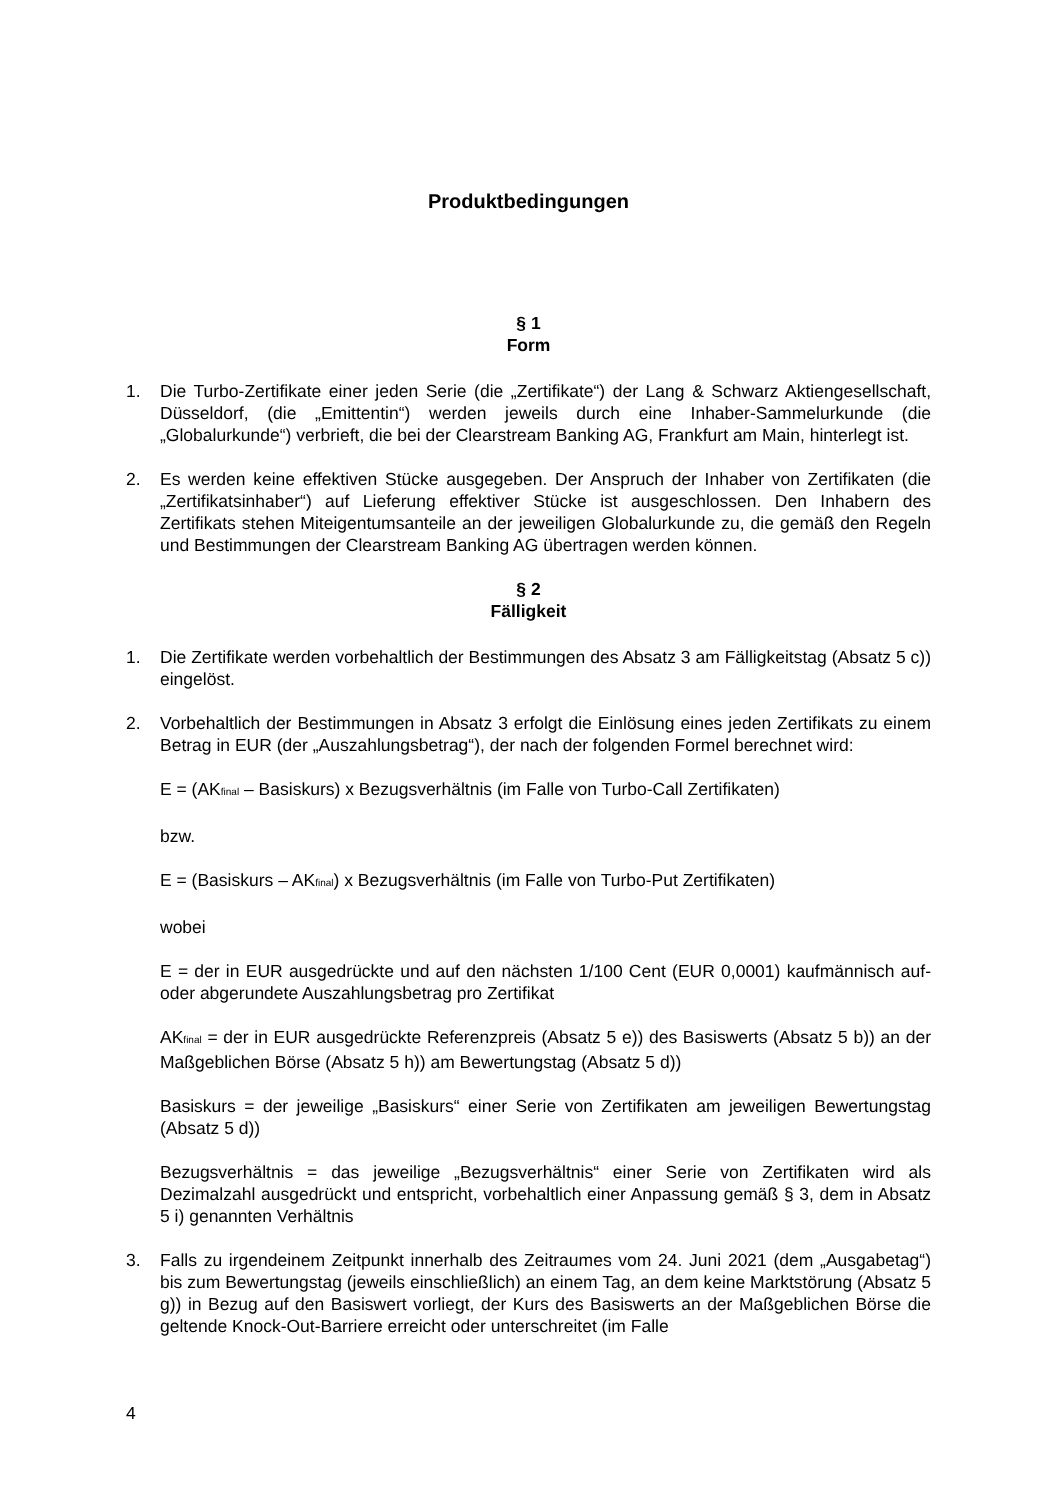Produktbedingungen
§ 1
Form
1. Die Turbo-Zertifikate einer jeden Serie (die „Zertifikate“) der Lang & Schwarz Aktiengesellschaft, Düsseldorf, (die „Emittentin“) werden jeweils durch eine Inhaber-Sammelurkunde (die „Globalurkunde“) verbrieft, die bei der Clearstream Banking AG, Frankfurt am Main, hinterlegt ist.
2. Es werden keine effektiven Stücke ausgegeben. Der Anspruch der Inhaber von Zertifikaten (die „Zertifikatsinhaber“) auf Lieferung effektiver Stücke ist ausgeschlossen. Den Inhabern des Zertifikats stehen Miteigentumsanteile an der jeweiligen Globalurkunde zu, die gemäß den Regeln und Bestimmungen der Clearstream Banking AG übertragen werden können.
§ 2
Fälligkeit
1. Die Zertifikate werden vorbehaltlich der Bestimmungen des Absatz 3 am Fälligkeitstag (Absatz 5 c)) eingelöst.
2. Vorbehaltlich der Bestimmungen in Absatz 3 erfolgt die Einlösung eines jeden Zertifikats zu einem Betrag in EUR (der „Auszahlungsbetrag“), der nach der folgenden Formel berechnet wird:
E = (AK<sub>final</sub> – Basiskurs) x Bezugsverhältnis (im Falle von Turbo-Call Zertifikaten)
bzw.
E = (Basiskurs – AK<sub>final</sub>) x Bezugsverhältnis (im Falle von Turbo-Put Zertifikaten)
wobei
E = der in EUR ausgedrückte und auf den nächsten 1/100 Cent (EUR 0,0001) kaufmännisch auf- oder abgerundete Auszahlungsbetrag pro Zertifikat
AK<sub>final</sub> = der in EUR ausgedrückte Referenzpreis (Absatz 5 e)) des Basiswerts (Absatz 5 b)) an der Maßgeblichen Börse (Absatz 5 h)) am Bewertungstag (Absatz 5 d))
Basiskurs = der jeweilige „Basiskurs“ einer Serie von Zertifikaten am jeweiligen Bewertungstag (Absatz 5 d))
Bezugsverhältnis = das jeweilige „Bezugsverhältnis“ einer Serie von Zertifikaten wird als Dezimalzahl ausgedrückt und entspricht, vorbehaltlich einer Anpassung gemäß § 3, dem in Absatz 5 i) genannten Verhältnis
3. Falls zu irgendeinem Zeitpunkt innerhalb des Zeitraumes vom 24. Juni 2021 (dem „Ausgabetag“) bis zum Bewertungstag (jeweils einschließlich) an einem Tag, an dem keine Marktstörung (Absatz 5 g)) in Bezug auf den Basiswert vorliegt, der Kurs des Basiswerts an der Maßgeblichen Börse die geltende Knock-Out-Barriere erreicht oder unterschreitet (im Falle
4